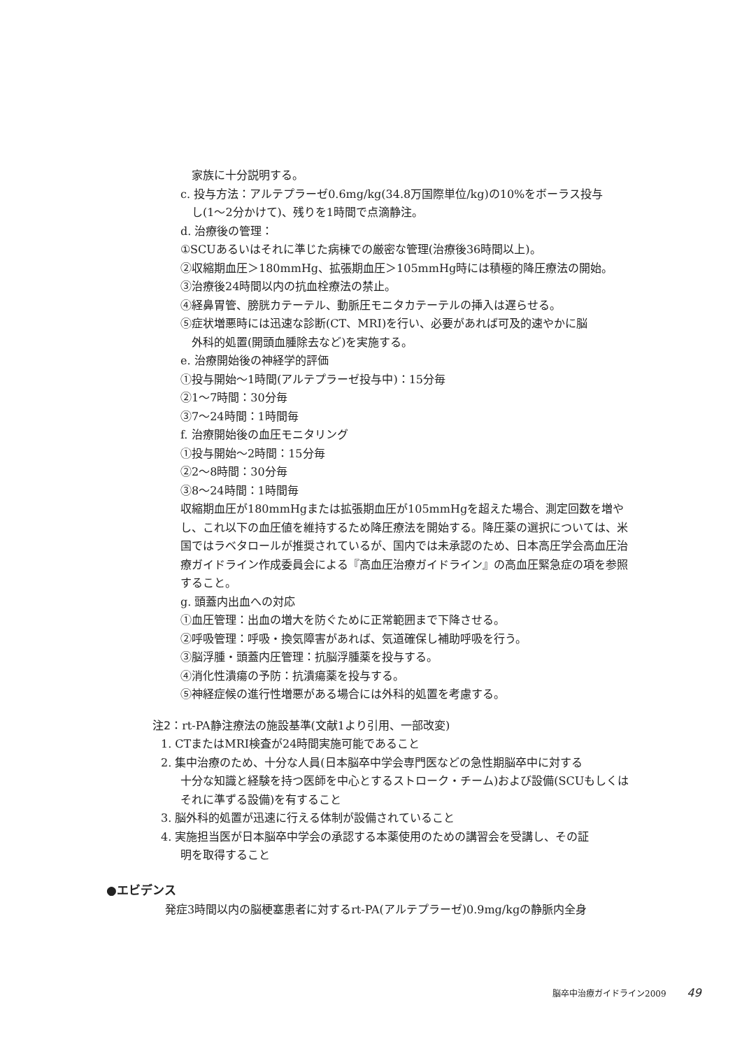家族に十分説明する。
c. 投与方法：アルテプラーゼ0.6mg/kg(34.8万国際単位/kg)の10%をボーラス投与
し(1〜2分かけて)、残りを1時間で点滴静注。
d. 治療後の管理：
①SCUあるいはそれに準じた病棟での厳密な管理(治療後36時間以上)。
②収縮期血圧＞180mmHg、拡張期血圧＞105mmHg時には積極的降圧療法の開始。
③治療後24時間以内の抗血栓療法の禁止。
④経鼻胃管、膀胱カテーテル、動脈圧モニタカテーテルの挿入は遅らせる。
⑤症状増悪時には迅速な診断(CT、MRI)を行い、必要があれば可及的速やかに脳
外科的処置(開頭血腫除去など)を実施する。
e. 治療開始後の神経学的評価
①投与開始〜1時間(アルテプラーゼ投与中)：15分毎
②1〜7時間：30分毎
③7〜24時間：1時間毎
f. 治療開始後の血圧モニタリング
①投与開始〜2時間：15分毎
②2〜8時間：30分毎
③8〜24時間：1時間毎
収縮期血圧が180mmHgまたは拡張期血圧が105mmHgを超えた場合、測定回数を増やし、これ以下の血圧値を維持するため降圧療法を開始する。降圧薬の選択については、米国ではラベタロールが推奨されているが、国内では未承認のため、日本高圧学会高血圧治療ガイドライン作成委員会による『高血圧治療ガイドライン』の高血圧緊急症の項を参照すること。
g. 頭蓋内出血への対応
①血圧管理：出血の増大を防ぐために正常範囲まで下降させる。
②呼吸管理：呼吸・換気障害があれば、気道確保し補助呼吸を行う。
③脳浮腫・頭蓋内圧管理：抗脳浮腫薬を投与する。
④消化性潰瘍の予防：抗潰瘍薬を投与する。
⑤神経症候の進行性増悪がある場合には外科的処置を考慮する。
注2：rt-PA静注療法の施設基準(文献1より引用、一部改変)
1. CTまたはMRI検査が24時間実施可能であること
2. 集中治療のため、十分な人員(日本脳卒中学会専門医などの急性期脳卒中に対する
十分な知識と経験を持つ医師を中心とするストローク・チーム)および設備(SCUもしくはそれに準ずる設備)を有すること
3. 脳外科的処置が迅速に行える体制が設備されていること
4. 実施担当医が日本脳卒中学会の承認する本薬使用のための講習会を受講し、その証
明を取得すること
●エビデンス
発症3時間以内の脳梗塞患者に対するrt-PA(アルテプラーゼ)0.9mg/kgの静脈内全身
脳卒中治療ガイドライン2009 49